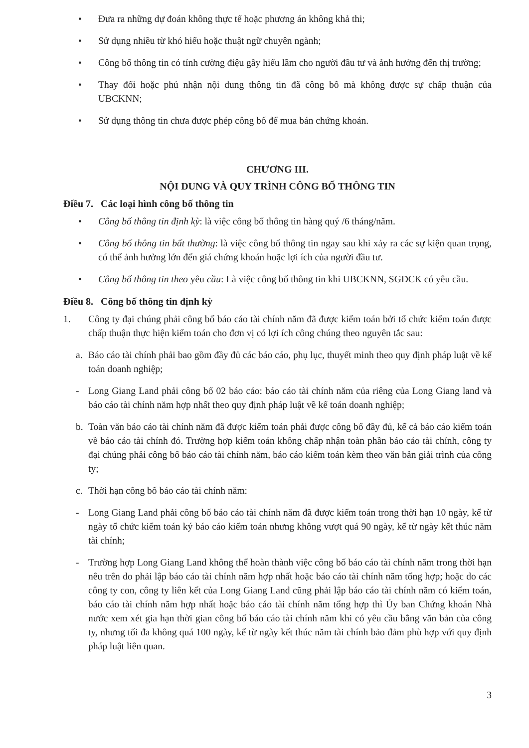• Đưa ra những dự đoán không thực tế hoặc phương án không khả thi;
• Sử dụng nhiều từ khó hiểu hoặc thuật ngữ chuyên ngành;
• Công bố thông tin có tính cường điệu gây hiểu lầm cho người đầu tư và ảnh hưởng đến thị trường;
• Thay đổi hoặc phủ nhận nội dung thông tin đã công bố mà không được sự chấp thuận của UBCKNN;
• Sử dụng thông tin chưa được phép công bố để mua bán chứng khoán.
CHƯƠNG III.
NỘI DUNG VÀ QUY TRÌNH CÔNG BỐ THÔNG TIN
Điều 7. Các loại hình công bố thông tin
• Công bố thông tin định kỳ: là việc công bố thông tin hàng quý /6 tháng/năm.
• Công bố thông tin bất thường: là việc công bố thông tin ngay sau khi xảy ra các sự kiện quan trọng, có thể ảnh hưởng lớn đến giá chứng khoán hoặc lợi ích của người đầu tư.
• Công bố thông tin theo yêu cầu: Là việc công bố thông tin khi UBCKNN, SGDCK có yêu cầu.
Điều 8. Công bố thông tin định kỳ
1. Công ty đại chúng phải công bố báo cáo tài chính năm đã được kiểm toán bởi tổ chức kiểm toán được chấp thuận thực hiện kiểm toán cho đơn vị có lợi ích công chúng theo nguyên tắc sau:
a. Báo cáo tài chính phải bao gồm đầy đủ các báo cáo, phụ lục, thuyết minh theo quy định pháp luật về kế toán doanh nghiệp;
- Long Giang Land phải công bố 02 báo cáo: báo cáo tài chính năm của riêng của Long Giang land và báo cáo tài chính năm hợp nhất theo quy định pháp luật về kế toán doanh nghiệp;
b. Toàn văn báo cáo tài chính năm đã được kiểm toán phải được công bố đầy đủ, kể cả báo cáo kiểm toán về báo cáo tài chính đó. Trường hợp kiểm toán không chấp nhận toàn phần báo cáo tài chính, công ty đại chúng phải công bố báo cáo tài chính năm, báo cáo kiểm toán kèm theo văn bản giải trình của công ty;
c. Thời hạn công bố báo cáo tài chính năm:
- Long Giang Land phải công bố báo cáo tài chính năm đã được kiểm toán trong thời hạn 10 ngày, kể từ ngày tổ chức kiểm toán ký báo cáo kiểm toán nhưng không vượt quá 90 ngày, kể từ ngày kết thúc năm tài chính;
- Trường hợp Long Giang Land không thể hoàn thành việc công bố báo cáo tài chính năm trong thời hạn nêu trên do phải lập báo cáo tài chính năm hợp nhất hoặc báo cáo tài chính năm tổng hợp; hoặc do các công ty con, công ty liên kết của Long Giang Land cũng phải lập báo cáo tài chính năm có kiểm toán, báo cáo tài chính năm hợp nhất hoặc báo cáo tài chính năm tổng hợp thì Ủy ban Chứng khoán Nhà nước xem xét gia hạn thời gian công bố báo cáo tài chính năm khi có yêu cầu bằng văn bản của công ty, nhưng tối đa không quá 100 ngày, kể từ ngày kết thúc năm tài chính bảo đảm phù hợp với quy định pháp luật liên quan.
3